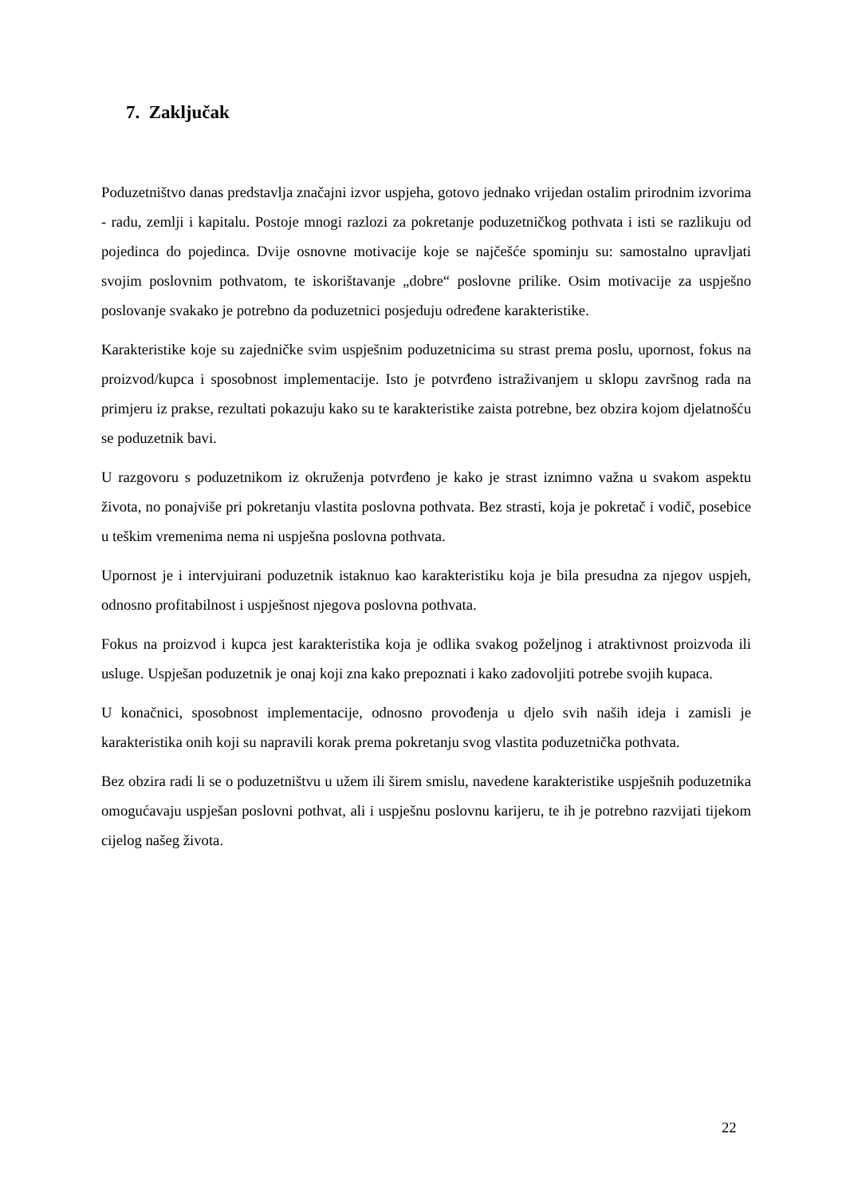7. Zaključak
Poduzetništvo danas predstavlja značajni izvor uspjeha, gotovo jednako vrijedan ostalim prirodnim izvorima - radu, zemlji i kapitalu. Postoje mnogi razlozi za pokretanje poduzetničkog pothvata i isti se razlikuju od pojedinca do pojedinca. Dvije osnovne motivacije koje se najčešće spominju su: samostalno upravljati svojim poslovnim pothvatom, te iskorištavanje „dobre“ poslovne prilike. Osim motivacije za uspješno poslovanje svakako je potrebno da poduzetnici posjeduju određene karakteristike.
Karakteristike koje su zajedničke svim uspješnim poduzetnicima su strast prema poslu, upornost, fokus na proizvod/kupca i sposobnost implementacije. Isto je potvrđeno istraživanjem u sklopu završnog rada na primjeru iz prakse, rezultati pokazuju kako su te karakteristike zaista potrebne, bez obzira kojom djelatnošću se poduzetnik bavi.
U razgovoru s poduzetnikom iz okruženja potvrđeno je kako je strast iznimno važna u svakom aspektu života, no ponajviše pri pokretanju vlastita poslovna pothvata. Bez strasti, koja je pokretač i vodič, posebice u teškim vremenima nema ni uspješna poslovna pothvata.
Upornost je i intervjuirani poduzetnik istaknuo kao karakteristiku koja je bila presudna za njegov uspjeh, odnosno profitabilnost i uspješnost njegova poslovna pothvata.
Fokus na proizvod i kupca jest karakteristika koja je odlika svakog poželjnog i atraktivnost proizvoda ili usluge. Uspješan poduzetnik je onaj koji zna kako prepoznati i kako zadovoljiti potrebe svojih kupaca.
U konačnici, sposobnost implementacije, odnosno provođenja u djelo svih naših ideja i zamisli je karakteristika onih koji su napravili korak prema pokretanju svog vlastita poduzetnička pothvata.
Bez obzira radi li se o poduzetništvu u užem ili širem smislu, navedene karakteristike uspješnih poduzetnika omogućavaju uspješan poslovni pothvat, ali i uspješnu poslovnu karijeru, te ih je potrebno razvijati tijekom cijelog našeg života.
22